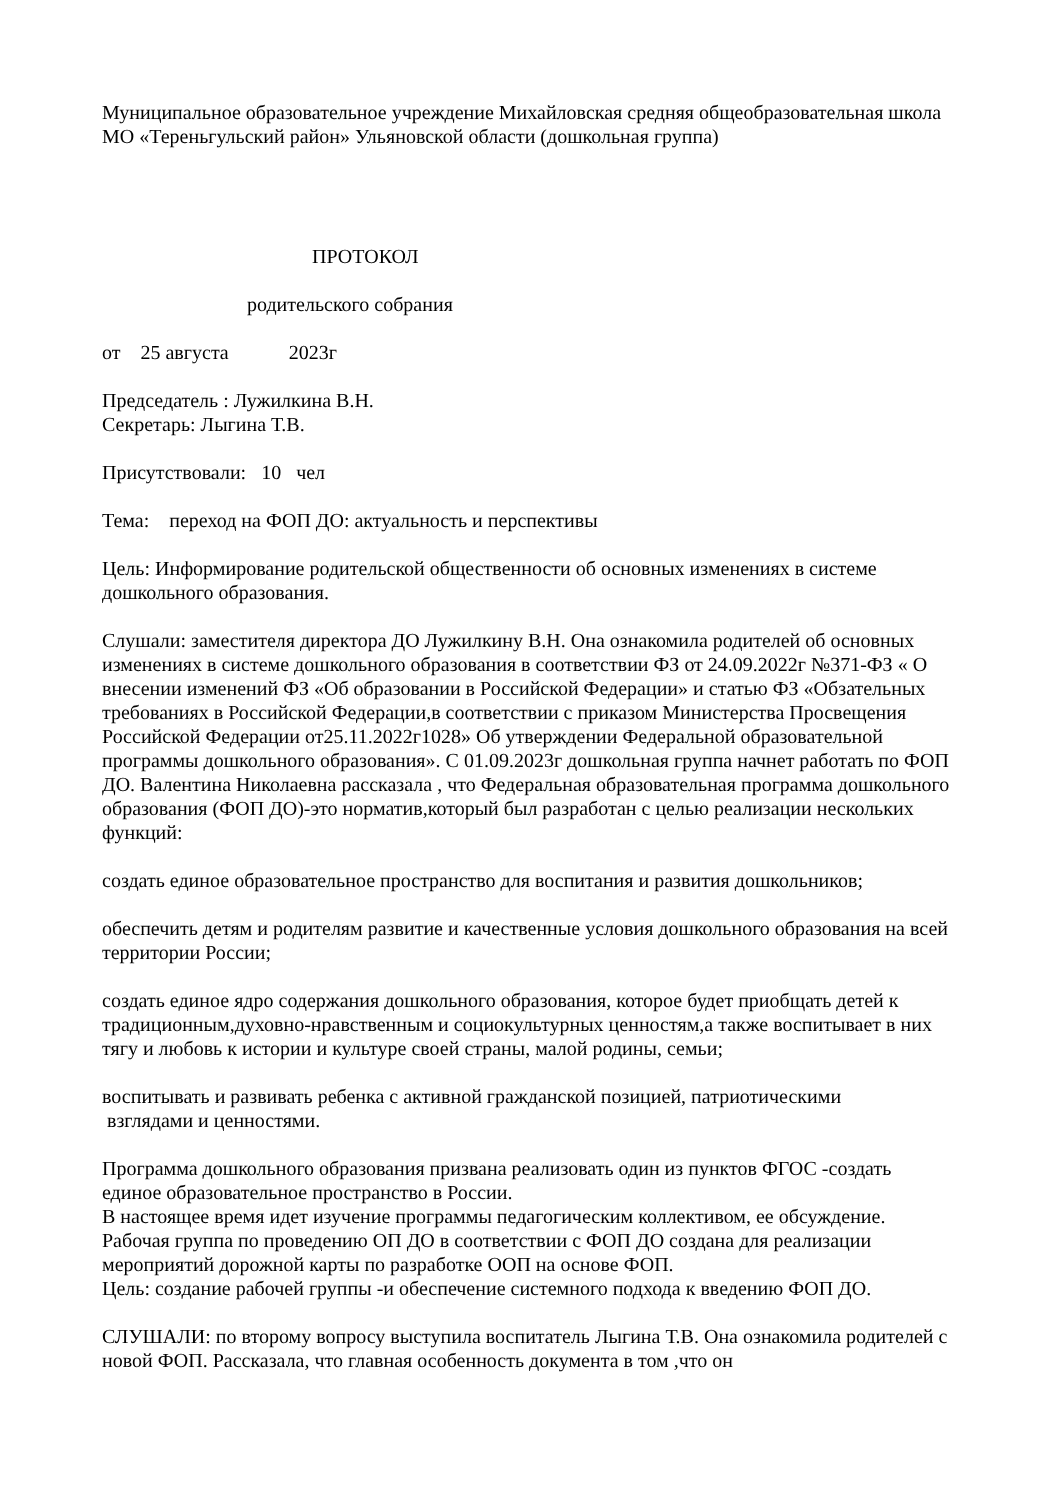Муниципальное образовательное учреждение Михайловская средняя общеобразовательная школа МО «Тереньгульский район» Ульяновской области (дошкольная группа)
ПРОТОКОЛ
родительского собрания
от 25 августа 2023г
Председатель : Лужилкина В.Н.
Секретарь: Лыгина Т.В.
Присутствовали: 10 чел
Тема: переход на ФОП ДО: актуальность и перспективы
Цель: Информирование родительской общественности об основных изменениях в системе дошкольного образования.
Слушали: заместителя директора ДО Лужилкину В.Н. Она ознакомила родителей об основных изменениях в системе дошкольного образования в соответствии ФЗ от 24.09.2022г №371-ФЗ « О внесении изменений ФЗ «Об образовании в Российской Федерации» и статью ФЗ «Обзательных требованиях в Российской Федерации,в соответствии с приказом Министерства Просвещения Российской Федерации от25.11.2022г1028» Об утверждении Федеральной образовательной программы дошкольного образования». С 01.09.2023г дошкольная группа начнет работать по ФОП ДО. Валентина Николаевна рассказала , что Федеральная образовательная программа дошкольного образования (ФОП ДО)-это норматив,который был разработан с целью реализации нескольких функций:
создать единое образовательное пространство для воспитания и развития дошкольников;
обеспечить детям и родителям развитие и качественные условия дошкольного образования на всей территории России;
создать единое ядро содержания дошкольного образования, которое будет приобщать детей к традиционным,духовно-нравственным и социокультурных ценностям,а также воспитывает в них тягу и любовь к истории и культуре своей страны, малой родины, семьи;
воспитывать и развивать ребенка с активной гражданской позицией, патриотическими
взглядами и ценностями.
Программа дошкольного образования призвана реализовать один из пунктов ФГОС -создать единое образовательное пространство в России.
В настоящее время идет изучение программы педагогическим коллективом, ее обсуждение.
Рабочая группа по проведению ОП ДО в соответствии с ФОП ДО создана для реализации мероприятий дорожной карты по разработке ООП на основе ФОП.
Цель: создание рабочей группы -и обеспечение системного подхода к введению ФОП ДО.
СЛУШАЛИ: по второму вопросу выступила воспитатель Лыгина Т.В. Она ознакомила родителей с новой ФОП. Рассказала, что главная особенность документа в том ,что он